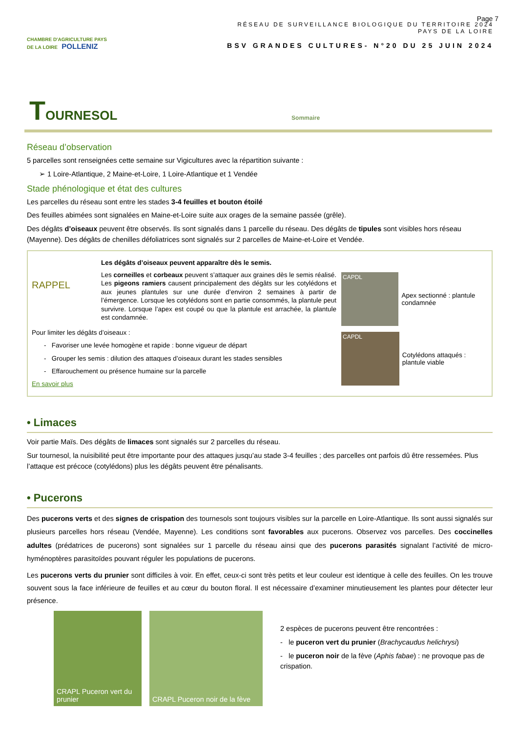Page 7
CHAMBRE D'AGRICULTURE PAYS DE LA LOIRE POLLENIZ
RÉSEAU DE SURVEILLANCE BIOLOGIQUE DU TERRITOIRE 2024
PAYS DE LA LOIRE
BSV GRANDES CULTURES- N°20 DU 25 JUIN 2024
TOURNESOL Sommaire
Réseau d’observation
5 parcelles sont renseignées cette semaine sur Vigicultures avec la répartition suivante :
➢ 1 Loire-Atlantique, 2 Maine-et-Loire, 1 Loire-Atlantique et 1 Vendée
Stade phénologique et état des cultures
Les parcelles du réseau sont entre les stades 3-4 feuilles et bouton étoilé
Des feuilles abimées sont signalées en Maine-et-Loire suite aux orages de la semaine passée (grêle).
Des dégâts d’oiseaux peuvent être observés. Ils sont signalés dans 1 parcelle du réseau. Des dégâts de tipules sont visibles hors réseau (Mayenne). Des dégâts de chenilles défoliatrices sont signalés sur 2 parcelles de Maine-et-Loire et Vendée.
RAPPEL
Les dégâts d’oiseaux peuvent apparaître dès le semis.
Les corneilles et corbeaux peuvent s’attaquer aux graines dès le semis réalisé. Les pigeons ramiers causent principalement des dégâts sur les cotylédons et aux jeunes plantules sur une durée d’environ 2 semaines à partir de l’émergence. Lorsque les cotylédons sont en partie consommés, la plantule peut survivre. Lorsque l’apex est coupé ou que la plantule est arrachée, la plantule est condamnée.
Pour limiter les dégâts d’oiseaux :
- Favoriser une levée homogène et rapide : bonne vigueur de départ
- Grouper les semis : dilution des attaques d’oiseaux durant les stades sensibles
- Effarouchement ou présence humaine sur la parcelle
En savoir plus
CAPDL
Apex sectionné : plantule condamnée
CAPDL
Cotylédons attaqués : plantule viable
• Limaces
Voir partie Maïs. Des dégâts de limaces sont signalés sur 2 parcelles du réseau.
Sur tournesol, la nuisibilité peut être importante pour des attaques jusqu’au stade 3-4 feuilles ; des parcelles ont parfois dû être ressemées. Plus l’attaque est précoce (cotylédons) plus les dégâts peuvent être pénalisants.
• Pucerons
Des pucerons verts et des signes de crispation des tournesols sont toujours visibles sur la parcelle en Loire-Atlantique. Ils sont aussi signalés sur plusieurs parcelles hors réseau (Vendée, Mayenne). Les conditions sont favorables aux pucerons. Observez vos parcelles. Des coccinelles adultes (prédatrices de pucerons) sont signalées sur 1 parcelle du réseau ainsi que des pucerons parasités signalant l’activité de micro-hyménoptères parasitoïdes pouvant réguler les populations de pucerons.
Les pucerons verts du prunier sont difficiles à voir. En effet, ceux-ci sont très petits et leur couleur est identique à celle des feuilles. On les trouve souvent sous la face inférieure de feuilles et au cœur du bouton floral. Il est nécessaire d’examiner minutieusement les plantes pour détecter leur présence.
CRAPL Puceron vert du prunier
CRAPL Puceron noir de la fève
2 espèces de pucerons peuvent être rencontrées :
- le puceron vert du prunier (Brachycaudus helichrysi)
- le puceron noir de la fève (Aphis fabae) : ne provoque pas de crispation.